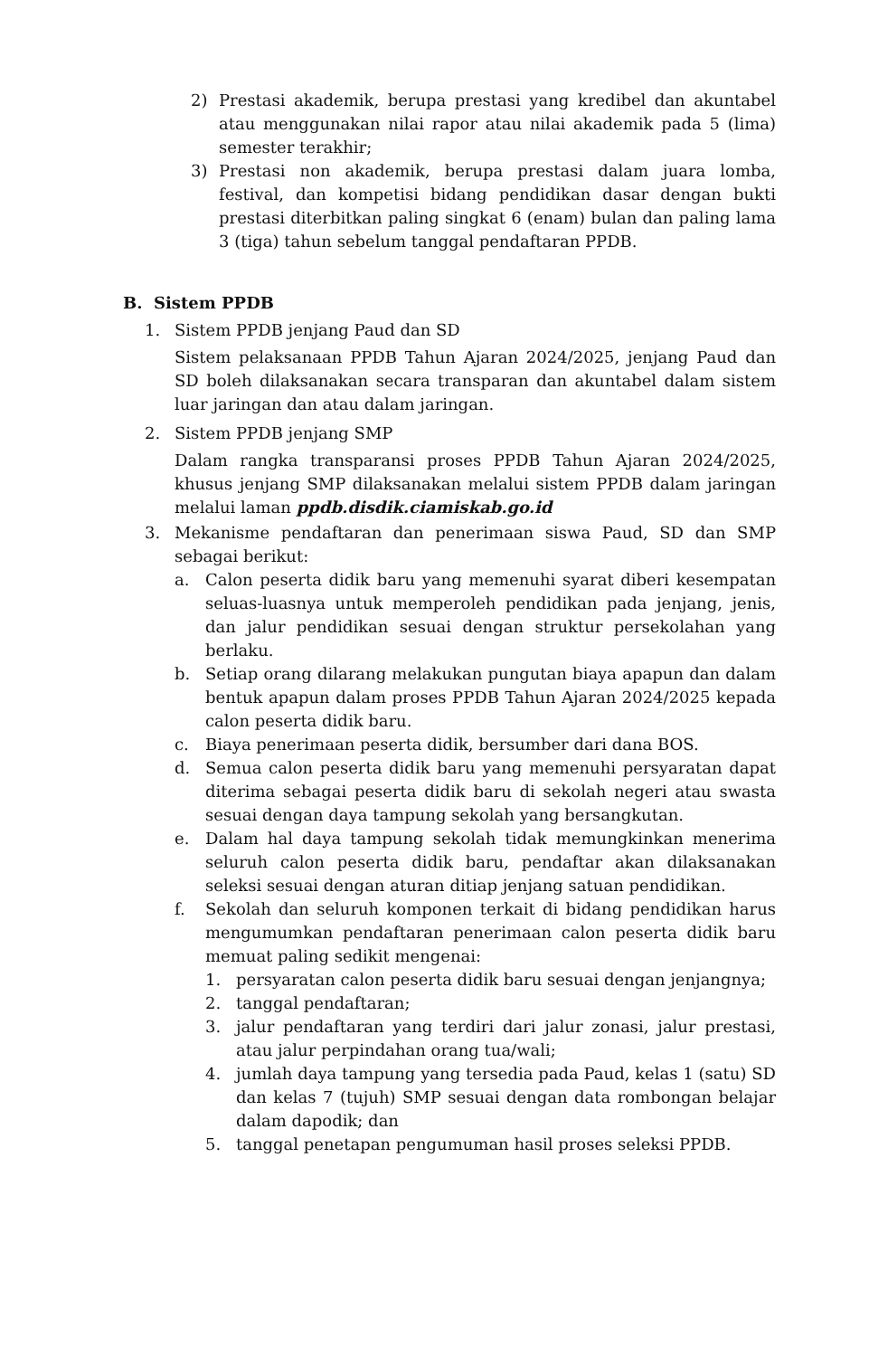2) Prestasi akademik, berupa prestasi yang kredibel dan akuntabel atau menggunakan nilai rapor atau nilai akademik pada 5 (lima) semester terakhir;
3) Prestasi non akademik, berupa prestasi dalam juara lomba, festival, dan kompetisi bidang pendidikan dasar dengan bukti prestasi diterbitkan paling singkat 6 (enam) bulan dan paling lama 3 (tiga) tahun sebelum tanggal pendaftaran PPDB.
B. Sistem PPDB
1. Sistem PPDB jenjang Paud dan SD
Sistem pelaksanaan PPDB Tahun Ajaran 2024/2025, jenjang Paud dan SD boleh dilaksanakan secara transparan dan akuntabel dalam sistem luar jaringan dan atau dalam jaringan.
2. Sistem PPDB jenjang SMP
Dalam rangka transparansi proses PPDB Tahun Ajaran 2024/2025, khusus jenjang SMP dilaksanakan melalui sistem PPDB dalam jaringan melalui laman ppdb.disdik.ciamiskab.go.id
3. Mekanisme pendaftaran dan penerimaan siswa Paud, SD dan SMP sebagai berikut:
a. Calon peserta didik baru yang memenuhi syarat diberi kesempatan seluas-luasnya untuk memperoleh pendidikan pada jenjang, jenis, dan jalur pendidikan sesuai dengan struktur persekolahan yang berlaku.
b. Setiap orang dilarang melakukan pungutan biaya apapun dan dalam bentuk apapun dalam proses PPDB Tahun Ajaran 2024/2025 kepada calon peserta didik baru.
c. Biaya penerimaan peserta didik, bersumber dari dana BOS.
d. Semua calon peserta didik baru yang memenuhi persyaratan dapat diterima sebagai peserta didik baru di sekolah negeri atau swasta sesuai dengan daya tampung sekolah yang bersangkutan.
e. Dalam hal daya tampung sekolah tidak memungkinkan menerima seluruh calon peserta didik baru, pendaftar akan dilaksanakan seleksi sesuai dengan aturan ditiap jenjang satuan pendidikan.
f. Sekolah dan seluruh komponen terkait di bidang pendidikan harus mengumumkan pendaftaran penerimaan calon peserta didik baru memuat paling sedikit mengenai:
1. persyaratan calon peserta didik baru sesuai dengan jenjangnya;
2. tanggal pendaftaran;
3. jalur pendaftaran yang terdiri dari jalur zonasi, jalur prestasi, atau jalur perpindahan orang tua/wali;
4. jumlah daya tampung yang tersedia pada Paud, kelas 1 (satu) SD dan kelas 7 (tujuh) SMP sesuai dengan data rombongan belajar dalam dapodik; dan
5. tanggal penetapan pengumuman hasil proses seleksi PPDB.